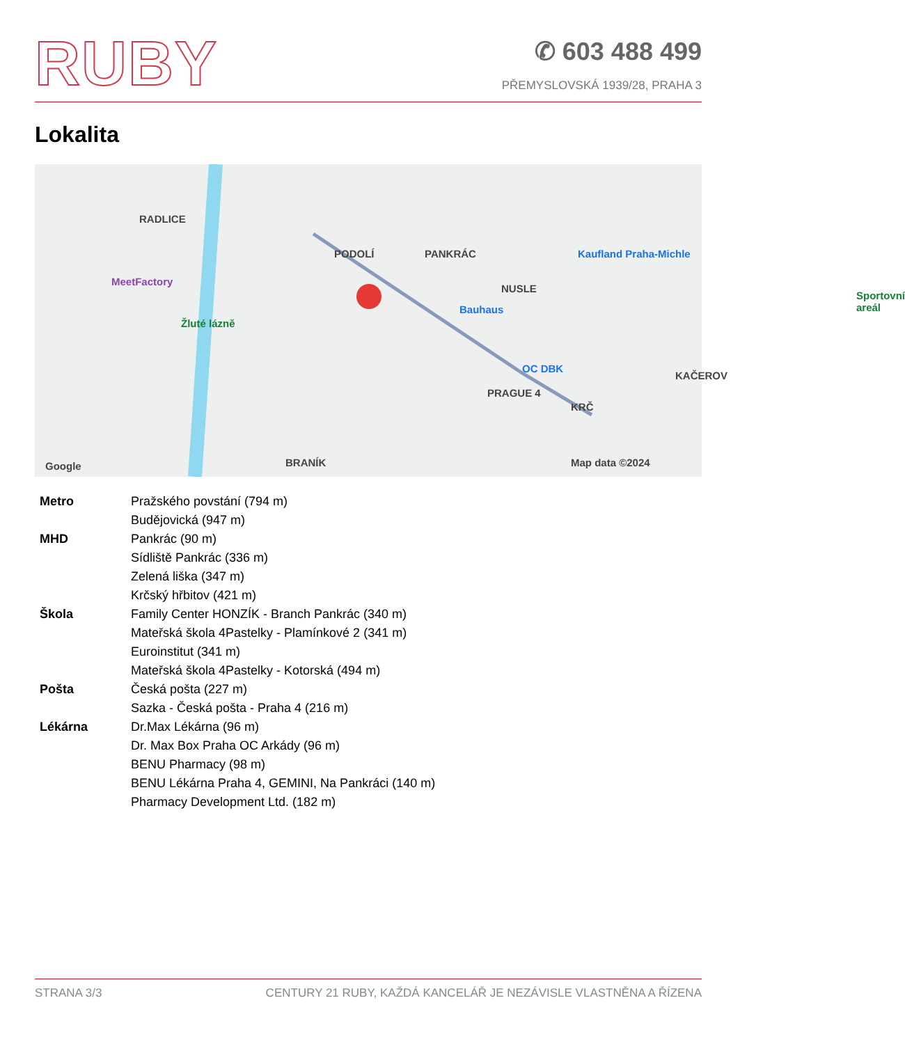RUBY
✆ 603 488 499
PŘEMYSLOVSKÁ 1939/28, PRAHA 3
Lokalita
RADLICE
PODOLÍ PANKRÁC
NUSLE
Kaufland Praha-Michle
MeetFactory
Žluté lázně
Bauhaus
OC DBK
PRAGUE 4
KRČ
KAČEROV
Sportovní areál
Map data ©2024 BRANÍK Google
| Metro | Pražského povstání (794 m) |
| | Budějovická (947 m) |
| MHD | Pankrác (90 m) |
| | Sídliště Pankrác (336 m) |
| | Zelená liška (347 m) |
| | Krčský hřbitov (421 m) |
| Škola | Family Center HONZÍK - Branch Pankrác (340 m) |
| | Mateřská škola 4Pastelky - Plamínkové 2 (341 m) |
| | Euroinstitut (341 m) |
| | Mateřská škola 4Pastelky - Kotorská (494 m) |
| Pošta | Česká pošta (227 m) |
| | Sazka - Česká pošta - Praha 4 (216 m) |
| Lékárna | Dr.Max Lékárna (96 m) |
| | Dr. Max Box Praha OC Arkády (96 m) |
| | BENU Pharmacy (98 m) |
| | BENU Lékárna Praha 4, GEMINI, Na Pankráci (140 m) |
| | Pharmacy Development Ltd. (182 m) |
STRANA 3/3 CENTURY 21 RUBY, KAŽDÁ KANCELÁŘ JE NEZÁVISLE VLASTNĚNA A ŘÍZENA